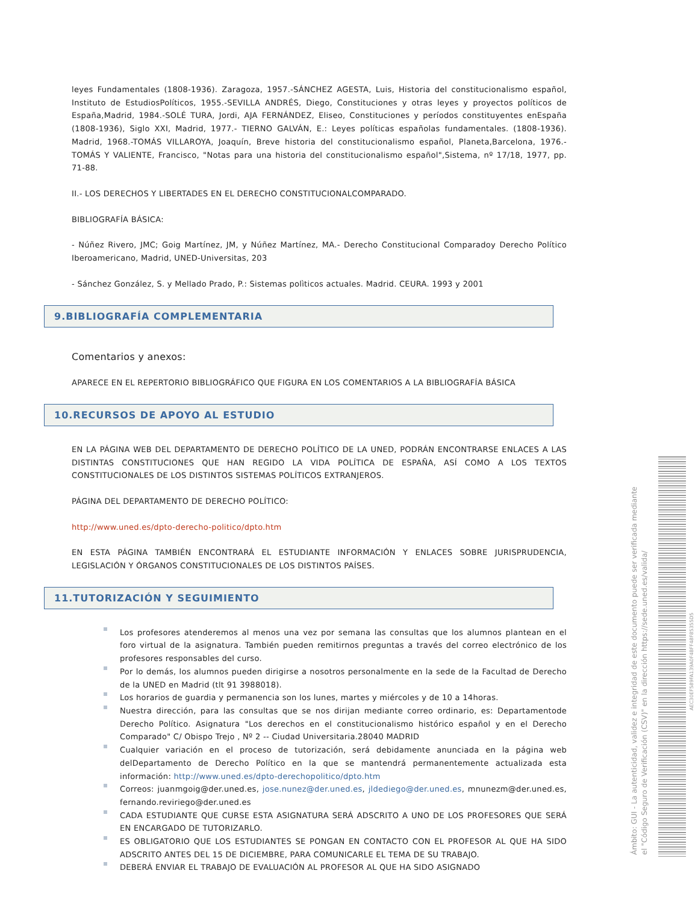leyes Fundamentales (1808-1936). Zaragoza, 1957.-SÁNCHEZ AGESTA, Luis, Historia del constitucionalismo español, Instituto de EstudiosPolíticos, 1955.-SEVILLA ANDRÉS, Diego, Constituciones y otras leyes y proyectos políticos de España,Madrid, 1984.-SOLÉ TURA, Jordi, AJA FERNÁNDEZ, Eliseo, Constituciones y períodos constituyentes enEspaña (1808-1936), Siglo XXI, Madrid, 1977.- TIERNO GALVÁN, E.: Leyes políticas españolas fundamentales. (1808-1936). Madrid, 1968.-TOMÁS VILLAROYA, Joaquín, Breve historia del constitucionalismo español, Planeta,Barcelona, 1976.-TOMÁS Y VALIENTE, Francisco, "Notas para una historia del constitucionalismo español",Sistema, nº 17/18, 1977, pp. 71-88.
II.- LOS DERECHOS Y LIBERTADES EN EL DERECHO CONSTITUCIONALCOMPARADO.
BIBLIOGRAFÍA BÁSICA:
- Núñez Rivero, JMC; Goig Martínez, JM, y Núñez Martínez, MA.- Derecho Constitucional Comparadoy Derecho Político Iberoamericano, Madrid, UNED-Universitas, 203
- Sánchez González, S. y Mellado Prado, P.: Sistemas polìticos actuales. Madrid. CEURA. 1993 y 2001
9.BIBLIOGRAFÍA COMPLEMENTARIA
Comentarios y anexos:
APARECE EN EL REPERTORIO BIBLIOGRÁFICO QUE FIGURA EN LOS COMENTARIOS A LA BIBLIOGRAFÍA BÁSICA
10.RECURSOS DE APOYO AL ESTUDIO
EN LA PÁGINA WEB DEL DEPARTAMENTO DE DERECHO POLÍTICO DE LA UNED, PODRÁN ENCONTRARSE ENLACES A LAS DISTINTAS CONSTITUCIONES QUE HAN REGIDO LA VIDA POLÍTICA DE ESPAÑA, ASÍ COMO A LOS TEXTOS CONSTITUCIONALES DE LOS DISTINTOS SISTEMAS POLÍTICOS EXTRANJEROS.
PÁGINA DEL DEPARTAMENTO DE DERECHO POLÍTICO:
http://www.uned.es/dpto-derecho-politico/dpto.htm
EN ESTA PÁGINA TAMBIÉN ENCONTRARÁ EL ESTUDIANTE INFORMACIÓN Y ENLACES SOBRE JURISPRUDENCIA, LEGISLACIÓN Y ÓRGANOS CONSTITUCIONALES DE LOS DISTINTOS PAÍSES.
11.TUTORIZACIÓN Y SEGUIMIENTO
Los profesores atenderemos al menos una vez por semana las consultas que los alumnos plantean en el foro virtual de la asignatura. También pueden remitirnos preguntas a través del correo electrónico de los profesores responsables del curso.
Por lo demás, los alumnos pueden dirigirse a nosotros personalmente en la sede de la Facultad de Derecho de la UNED en Madrid (tlt 91 3988018).
Los horarios de guardia y permanencia son los lunes, martes y miércoles y de 10 a 14horas.
Nuestra dirección, para las consultas que se nos dirijan mediante correo ordinario, es: Departamentode Derecho Político. Asignatura "Los derechos en el constitucionalismo histórico español y en el Derecho Comparado" C/ Obispo Trejo , Nº 2 -- Ciudad Universitaria.28040 MADRID
Cualquier variación en el proceso de tutorización, será debidamente anunciada en la página web delDepartamento de Derecho Político en la que se mantendrá permanentemente actualizada esta información: http://www.uned.es/dpto-derechopolitico/dpto.htm
Correos: juanmgoig@der.uned.es, jose.nunez@der.uned.es, jldediego@der.uned.es, mnunezm@der.uned.es, fernando.reviriego@der.uned.es
CADA ESTUDIANTE QUE CURSE ESTA ASIGNATURA SERÁ ADSCRITO A UNO DE LOS PROFESORES QUE SERÁ EN ENCARGADO DE TUTORIZARLO.
ES OBLIGATORIO QUE LOS ESTUDIANTES SE PONGAN EN CONTACTO CON EL PROFESOR AL QUE HA SIDO ADSCRITO ANTES DEL 15 DE DICIEMBRE, PARA COMUNICARLE EL TEMA DE SU TRABAJO.
DEBERÁ ENVIAR EL TRABAJO DE EVALUACIÓN AL PROFESOR AL QUE HA SIDO ASIGNADO
Ámbito: GUI - La autenticidad, validez e integridad de este documento puede ser verificada mediante
el "Código Seguro de Verificación (CSV)" en la dirección https://sede.uned.es/valida/
AEC30EF589FA139A0F4BFF48F85355D5